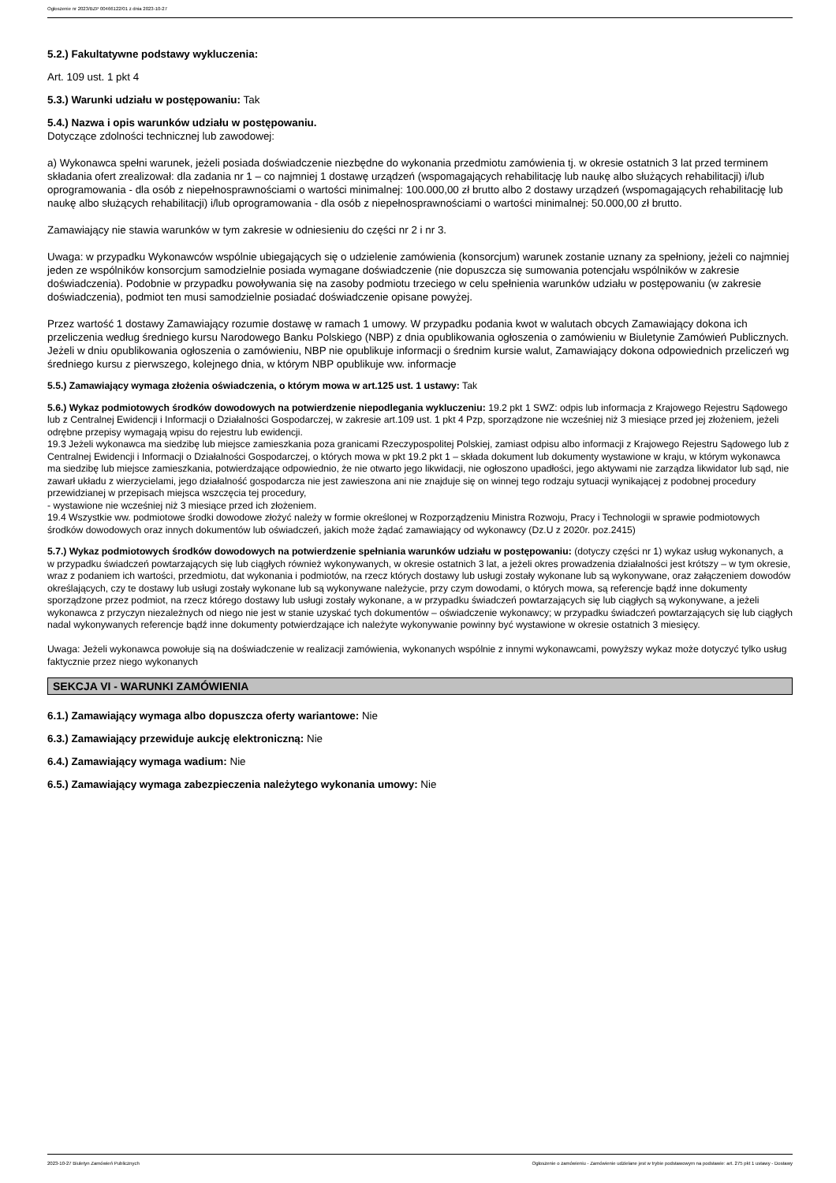Ogłoszenie nr 2023/BZP 00466122/01 z dnia 2023-10-27
5.2.) Fakultatywne podstawy wykluczenia:
Art. 109 ust. 1 pkt 4
5.3.) Warunki udziału w postępowaniu: Tak
5.4.) Nazwa i opis warunków udziału w postępowaniu.
Dotyczące zdolności technicznej lub zawodowej:
a) Wykonawca spełni warunek, jeżeli posiada doświadczenie niezbędne do wykonania przedmiotu zamówienia tj. w okresie ostatnich 3 lat przed terminem składania ofert zrealizował: dla zadania nr 1 – co najmniej 1 dostawę urządzeń (wspomagających rehabilitację lub naukę albo służących rehabilitacji) i/lub oprogramowania - dla osób z niepełnosprawnościami o wartości minimalnej: 100.000,00 zł brutto albo 2 dostawy urządzeń (wspomagających rehabilitację lub naukę albo służących rehabilitacji) i/lub oprogramowania - dla osób z niepełnosprawnościami o wartości minimalnej: 50.000,00 zł brutto.
Zamawiający nie stawia warunków w tym zakresie w odniesieniu do części nr 2 i nr 3.
Uwaga: w przypadku Wykonawców wspólnie ubiegających się o udzielenie zamówienia (konsorcjum) warunek zostanie uznany za spełniony, jeżeli co najmniej jeden ze wspólników konsorcjum samodzielnie posiada wymagane doświadczenie (nie dopuszcza się sumowania potencjału wspólników w zakresie doświadczenia). Podobnie w przypadku powoływania się na zasoby podmiotu trzeciego w celu spełnienia warunków udziału w postępowaniu (w zakresie doświadczenia), podmiot ten musi samodzielnie posiadać doświadczenie opisane powyżej.
Przez wartość 1 dostawy Zamawiający rozumie dostawę w ramach 1 umowy. W przypadku podania kwot w walutach obcych Zamawiający dokona ich przeliczenia według średniego kursu Narodowego Banku Polskiego (NBP) z dnia opublikowania ogłoszenia o zamówieniu w Biuletynie Zamówień Publicznych. Jeżeli w dniu opublikowania ogłoszenia o zamówieniu, NBP nie opublikuje informacji o średnim kursie walut, Zamawiający dokona odpowiednich przeliczeń wg średniego kursu z pierwszego, kolejnego dnia, w którym NBP opublikuje ww. informacje
5.5.) Zamawiający wymaga złożenia oświadczenia, o którym mowa w art.125 ust. 1 ustawy: Tak
5.6.) Wykaz podmiotowych środków dowodowych na potwierdzenie niepodlegania wykluczeniu: 19.2 pkt 1 SWZ: odpis lub informacja z Krajowego Rejestru Sądowego lub z Centralnej Ewidencji i Informacji o Działalności Gospodarczej, w zakresie art.109 ust. 1 pkt 4 Pzp, sporządzone nie wcześniej niż 3 miesiące przed jej złożeniem, jeżeli odrębne przepisy wymagają wpisu do rejestru lub ewidencji.
19.3 Jeżeli wykonawca ma siedzibę lub miejsce zamieszkania poza granicami Rzeczypospolitej Polskiej, zamiast odpisu albo informacji z Krajowego Rejestru Sądowego lub z Centralnej Ewidencji i Informacji o Działalności Gospodarczej, o których mowa w pkt 19.2 pkt 1 – składa dokument lub dokumenty wystawione w kraju, w którym wykonawca ma siedzibę lub miejsce zamieszkania, potwierdzające odpowiednio, że nie otwarto jego likwidacji, nie ogłoszono upadłości, jego aktywami nie zarządza likwidator lub sąd, nie zawarł układu z wierzycielami, jego działalność gospodarcza nie jest zawieszona ani nie znajduje się on winnej tego rodzaju sytuacji wynikającej z podobnej procedury przewidzianej w przepisach miejsca wszczęcia tej procedury,
- wystawione nie wcześniej niż 3 miesiące przed ich złożeniem.
19.4 Wszystkie ww. podmiotowe środki dowodowe złożyć należy w formie określonej w Rozporządzeniu Ministra Rozwoju, Pracy i Technologii w sprawie podmiotowych środków dowodowych oraz innych dokumentów lub oświadczeń, jakich może żądać zamawiający od wykonawcy (Dz.U z 2020r. poz.2415)
5.7.) Wykaz podmiotowych środków dowodowych na potwierdzenie spełniania warunków udziału w postępowaniu: (dotyczy części nr 1) wykaz usług wykonanych, a w przypadku świadczeń powtarzających się lub ciągłych również wykonywanych, w okresie ostatnich 3 lat, a jeżeli okres prowadzenia działalności jest krótszy – w tym okresie, wraz z podaniem ich wartości, przedmiotu, dat wykonania i podmiotów, na rzecz których dostawy lub usługi zostały wykonane lub są wykonywane, oraz załączeniem dowodów określających, czy te dostawy lub usługi zostały wykonane lub są wykonywane należycie, przy czym dowodami, o których mowa, są referencje bądź inne dokumenty sporządzone przez podmiot, na rzecz którego dostawy lub usługi zostały wykonane, a w przypadku świadczeń powtarzających się lub ciągłych są wykonywane, a jeżeli wykonawca z przyczyn niezależnych od niego nie jest w stanie uzyskać tych dokumentów – oświadczenie wykonawcy; w przypadku świadczeń powtarzających się lub ciągłych nadal wykonywanych referencje bądź inne dokumenty potwierdzające ich należyte wykonywanie powinny być wystawione w okresie ostatnich 3 miesięcy.
Uwaga: Jeżeli wykonawca powołuje sią na doświadczenie w realizacji zamówienia, wykonanych wspólnie z innymi wykonawcami, powyższy wykaz może dotyczyć tylko usług faktycznie przez niego wykonanych
SEKCJA VI - WARUNKI ZAMÓWIENIA
6.1.) Zamawiający wymaga albo dopuszcza oferty wariantowe: Nie
6.3.) Zamawiający przewiduje aukcję elektroniczną: Nie
6.4.) Zamawiający wymaga wadium: Nie
6.5.) Zamawiający wymaga zabezpieczenia należytego wykonania umowy: Nie
2023-10-27 Biuletyn Zamówień Publicznych Ogłoszenie o zamówieniu - Zamówienie udzielane jest w trybie podstawowym na podstawie: art. 275 pkt 1 ustawy - Dostawy